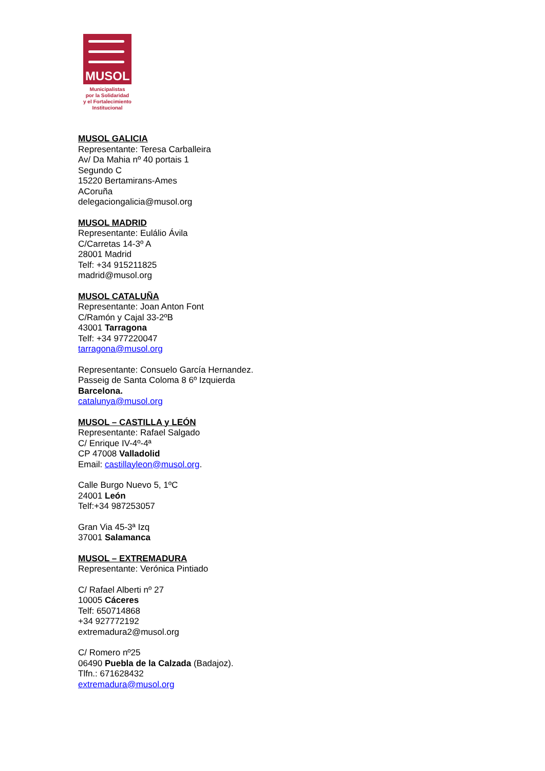MUSOL
Municipalistas
por la Solidaridad
y el Fortalecimiento
Institucional
MUSOL GALICIA
Representante: Teresa Carballeira
Av/ Da Mahia nº 40 portais 1
Segundo C
15220 Bertamirans-Ames
ACoruña
delegaciongalicia@musol.org
MUSOL MADRID
Representante: Eulálio Ávila
C/Carretas 14-3º A
28001 Madrid
Telf: +34 915211825
madrid@musol.org
MUSOL CATALUÑA
Representante: Joan Anton Font
C/Ramón y Cajal 33-2ºB
43001 Tarragona
Telf: +34 977220047
tarragona@musol.org
Representante: Consuelo García Hernandez.
Passeig de Santa Coloma 8 6º Izquierda
Barcelona.
catalunya@musol.org
MUSOL – CASTILLA y LEÓN
Representante: Rafael Salgado
C/ Enrique IV-4º-4ª
CP 47008 Valladolid
Email: castillayleon@musol.org.
Calle Burgo Nuevo 5, 1ºC
24001 León
Telf:+34 987253057
Gran Via 45-3ª Izq
37001 Salamanca
MUSOL – EXTREMADURA
Representante: Verónica Pintiado
C/ Rafael Alberti nº 27
10005 Cáceres
Telf: 650714868
+34 927772192
extremadura2@musol.org
C/ Romero nº25
06490 Puebla de la Calzada (Badajoz).
Tlfn.: 671628432
extremadura@musol.org